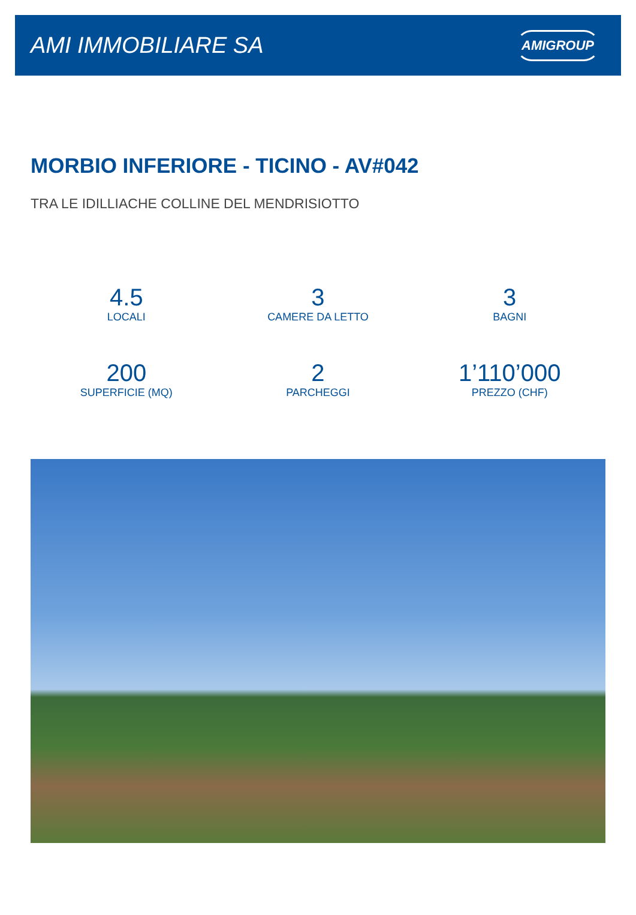AMI IMMOBILIARE SA
AMIGROUP
MORBIO INFERIORE - TICINO - AV#042
TRA LE IDILLIACHE COLLINE DEL MENDRISIOTTO
4.5
LOCALI
3
CAMERE DA LETTO
3
BAGNI
200
SUPERFICIE (MQ)
2
PARCHEGGI
1’110’000
PREZZO (CHF)